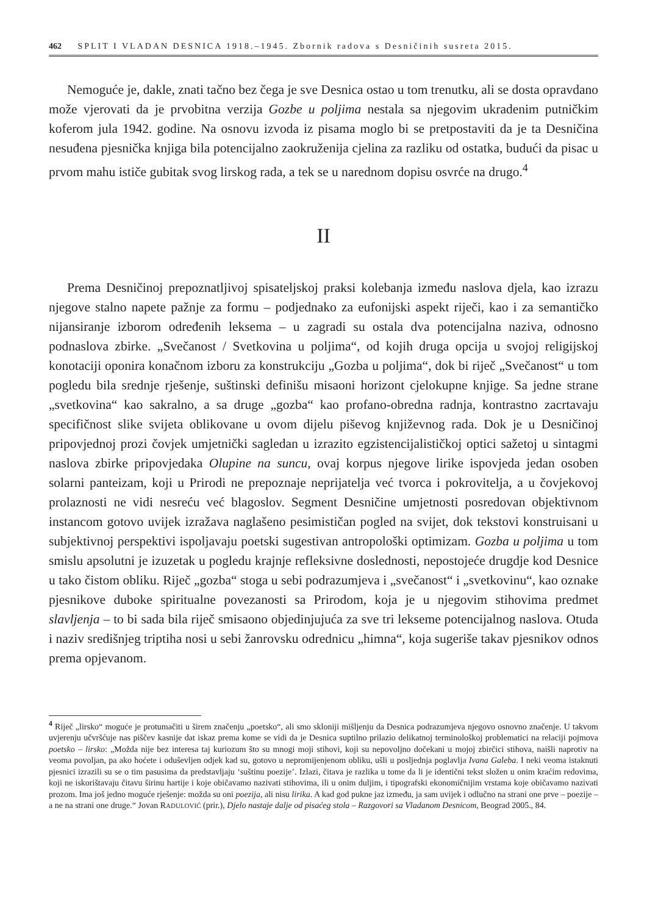462 SPLIT I VLADAN DESNICA 1918.–1945. Zbornik radova s Desničinih susreta 2015.
Nemoguće je, dakle, znati tačno bez čega je sve Desnica ostao u tom trenutku, ali se dosta opravdano može vjerovati da je prvobitna verzija Gozbe u poljima nestala sa njegovim ukradenim putničkim koferom jula 1942. godine. Na osnovu izvoda iz pisama moglo bi se pretpostaviti da je ta Desničina nesuđena pjesnička knjiga bila potencijalno zaokruženija cjelina za razliku od ostatka, budući da pisac u prvom mahu ističe gubitak svog lirskog rada, a tek se u narednom dopisu osvrće na drugo.<sup>4</sup>
II
Prema Desničinoj prepoznatljivoj spisateljskoj praksi kolebanja između naslova djela, kao izrazu njegove stalno napete pažnje za formu – podjednako za eufonijski aspekt riječi, kao i za semantičko nijansiranje izborom određenih leksema – u zagradi su ostala dva potencijalna naziva, odnosno podnaslova zbirke. „Svečanost / Svetkovina u poljima“, od kojih druga opcija u svojoj religijskoj konotaciji oponira konačnom izboru za konstrukciju „Gozba u poljima“, dok bi riječ „Svečanost“ u tom pogledu bila srednje rješenje, suštinski definišu misaoni horizont cjelokupne knjige. Sa jedne strane „svetkovina“ kao sakralno, a sa druge „gozba“ kao profano-obredna radnja, kontrastno zacrtavaju specifičnost slike svijeta oblikovane u ovom dijelu piševog književnog rada. Dok je u Desničinoj pripovjednoj prozi čovjek umjetnički sagledan u izrazito egzistencijalističkoj optici sažetoj u sintagmi naslova zbirke pripovjedaka Olupine na suncu, ovaj korpus njegove lirike ispovjeda jedan osoben solarni panteizam, koji u Prirodi ne prepoznaje neprijatelja već tvorca i pokrovitelja, a u čovjekovoj prolaznosti ne vidi nesreću već blagoslov. Segment Desničine umjetnosti posredovan objektivnom instancom gotovo uvijek izražava naglašeno pesimističan pogled na svijet, dok tekstovi konstruisani u subjektivnoj perspektivi ispoljavaju poetski sugestivan antropološki optimizam. Gozba u poljima u tom smislu apsolutni je izuzetak u pogledu krajnje refleksivne doslednosti, nepostojeće drugdje kod Desnice u tako čistom obliku. Riječ „gozba“ stoga u sebi podrazumjeva i „svečanost“ i „svetkovinu“, kao oznake pjesnikove duboke spiritualne povezanosti sa Prirodom, koja je u njegovim stihovima predmet slavljenja – to bi sada bila riječ smisaono objedinjujuća za sve tri lekseme potencijalnog naslova. Otuda i naziv središnjeg triptiha nosi u sebi žanrovsku odrednicu „himna“, koja sugeriše takav pjesnikov odnos prema opjevanom.
<sup>4</sup> Riječ „lirsko“ moguće je protumačiti u širem značenju „poetsko“, ali smo skloniji mišljenju da Desnica podrazumjeva njegovo osnovno značenje. U takvom uvjerenju učvršćuje nas piščev kasnije dat iskaz prema kome se vidi da je Desnica suptilno prilazio delikatnoj terminološkoj problematici na relaciji pojmova poetsko – lirsko: „Možda nije bez interesa taj kuriozum što su mnogi moji stihovi, koji su nepovoljno dočekani u mojoj zbirčici stihova, naišli naprotiv na veoma povoljan, pa ako hoćete i oduševljen odjek kad su, gotovo u nepromijenjenom obliku, ušli u posljednja poglavlja Ivana Galeba. I neki veoma istaknuti pjesnici izrazili su se o tim pasusima da predstavljaju ‘suštinu poezije’. Izlazi, čitava je razlika u tome da li je identični tekst složen u onim kraćim redovima, koji ne iskorištavaju čitavu širinu hartije i koje običavamo nazivati stihovima, ili u onim duljim, i tipografski ekonomičnijim vrstama koje običavamo nazivati prozom. Ima još jedno moguće rješenje: možda su oni poezija, ali nisu lirika. A kad god pukne jaz između, ja sam uvijek i odlučno na strani one prve – poezije – a ne na strani one druge.“ Jovan RADULOVIĆ (prir.), Djelo nastaje dalje od pisaćeg stola – Razgovori sa Vladanom Desnicom, Beograd 2005., 84.